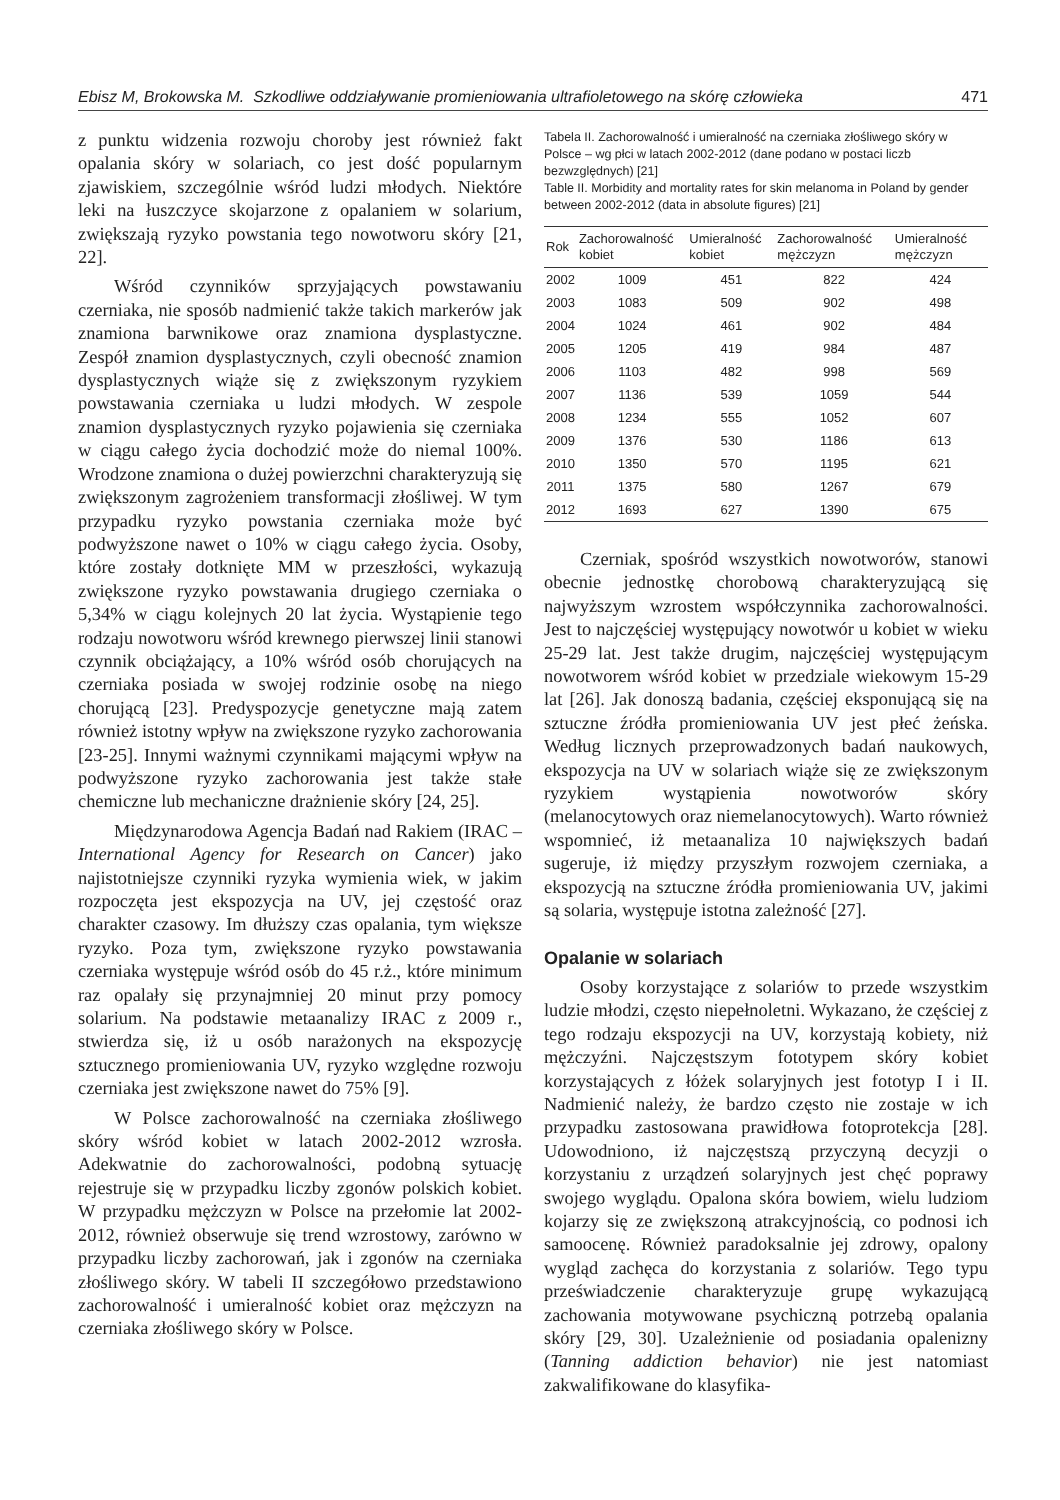Ebisz M, Brokowska M. Szkodliwe oddziaływanie promieniowania ultrafioletowego na skórę człowieka 471
z punktu widzenia rozwoju choroby jest również fakt opalania skóry w solariach, co jest dość popularnym zjawiskiem, szczególnie wśród ludzi młodych. Niektóre leki na łuszczyce skojarzone z opalaniem w solarium, zwiększają ryzyko powstania tego nowotworu skóry [21, 22].
Wśród czynników sprzyjających powstawaniu czerniaka, nie sposób nadmienić także takich markerów jak znamiona barwnikowe oraz znamiona dysplastyczne. Zespół znamion dysplastycznych, czyli obecność znamion dysplastycznych wiąże się z zwiększonym ryzykiem powstawania czerniaka u ludzi młodych. W zespole znamion dysplastycznych ryzyko pojawienia się czerniaka w ciągu całego życia dochodzić może do niemal 100%. Wrodzone znamiona o dużej powierzchni charakteryzują się zwiększonym zagrożeniem transformacji złośliwej. W tym przypadku ryzyko powstania czerniaka może być podwyższone nawet o 10% w ciągu całego życia. Osoby, które zostały dotknięte MM w przeszłości, wykazują zwiększone ryzyko powstawania drugiego czerniaka o 5,34% w ciągu kolejnych 20 lat życia. Wystąpienie tego rodzaju nowotworu wśród krewnego pierwszej linii stanowi czynnik obciążający, a 10% wśród osób chorujących na czerniaka posiada w swojej rodzinie osobę na niego chorującą [23]. Predyspozycje genetyczne mają zatem również istotny wpływ na zwiększone ryzyko zachorowania [23-25]. Innymi ważnymi czynnikami mającymi wpływ na podwyższone ryzyko zachorowania jest także stałe chemiczne lub mechaniczne drażnienie skóry [24, 25].
Międzynarodowa Agencja Badań nad Rakiem (IRAC – International Agency for Research on Cancer) jako najistotniejsze czynniki ryzyka wymienia wiek, w jakim rozpoczęta jest ekspozycja na UV, jej częstość oraz charakter czasowy. Im dłuższy czas opalania, tym większe ryzyko. Poza tym, zwiększone ryzyko powstawania czerniaka występuje wśród osób do 45 r.ż., które minimum raz opalały się przynajmniej 20 minut przy pomocy solarium. Na podstawie metaanalizy IRAC z 2009 r., stwierdza się, iż u osób narażonych na ekspozycję sztucznego promieniowania UV, ryzyko względne rozwoju czerniaka jest zwiększone nawet do 75% [9].
W Polsce zachorowalność na czerniaka złośliwego skóry wśród kobiet w latach 2002-2012 wzrosła. Adekwatnie do zachorowalności, podobną sytuację rejestruje się w przypadku liczby zgonów polskich kobiet. W przypadku mężczyzn w Polsce na przełomie lat 2002-2012, również obserwuje się trend wzrostowy, zarówno w przypadku liczby zachorowań, jak i zgonów na czerniaka złośliwego skóry. W tabeli II szczegółowo przedstawiono zachorowalność i umieralność kobiet oraz mężczyzn na czerniaka złośliwego skóry w Polsce.
Tabela II. Zachorowalność i umieralność na czerniaka złośliwego skóry w Polsce – wg płci w latach 2002-2012 (dane podano w postaci liczb bezwzględnych) [21]
Table II. Morbidity and mortality rates for skin melanoma in Poland by gender between 2002-2012 (data in absolute figures) [21]
| Rok | Zachorowalność kobiet | Umieralność kobiet | Zachorowalność mężczyzn | Umieralność mężczyzn |
| --- | --- | --- | --- | --- |
| 2002 | 1009 | 451 | 822 | 424 |
| 2003 | 1083 | 509 | 902 | 498 |
| 2004 | 1024 | 461 | 902 | 484 |
| 2005 | 1205 | 419 | 984 | 487 |
| 2006 | 1103 | 482 | 998 | 569 |
| 2007 | 1136 | 539 | 1059 | 544 |
| 2008 | 1234 | 555 | 1052 | 607 |
| 2009 | 1376 | 530 | 1186 | 613 |
| 2010 | 1350 | 570 | 1195 | 621 |
| 2011 | 1375 | 580 | 1267 | 679 |
| 2012 | 1693 | 627 | 1390 | 675 |
Czerniak, spośród wszystkich nowotworów, stanowi obecnie jednostkę chorobową charakteryzującą się najwyższym wzrostem współczynnika zachorowalności. Jest to najczęściej występujący nowotwór u kobiet w wieku 25-29 lat. Jest także drugim, najczęściej występującym nowotworem wśród kobiet w przedziale wiekowym 15-29 lat [26]. Jak donoszą badania, częściej eksponującą się na sztuczne źródła promieniowania UV jest płeć żeńska. Według licznych przeprowadzonych badań naukowych, ekspozycja na UV w solariach wiąże się ze zwiększonym ryzykiem wystąpienia nowotworów skóry (melanocytowych oraz niemelanocytowych). Warto również wspomnieć, iż metaanaliza 10 największych badań sugeruje, iż między przyszłym rozwojem czerniaka, a ekspozycją na sztuczne źródła promieniowania UV, jakimi są solaria, występuje istotna zależność [27].
Opalanie w solariach
Osoby korzystające z solariów to przede wszystkim ludzie młodzi, często niepełnoletni. Wykazano, że częściej z tego rodzaju ekspozycji na UV, korzystają kobiety, niż mężczyźni. Najczęstszym fototypem skóry kobiet korzystających z łóżek solaryjnych jest fototyp I i II. Nadmienić należy, że bardzo często nie zostaje w ich przypadku zastosowana prawidłowa fotoprotekcja [28]. Udowodniono, iż najczęstszą przyczyną decyzji o korzystaniu z urządzeń solaryjnych jest chęć poprawy swojego wyglądu. Opalona skóra bowiem, wielu ludziom kojarzy się ze zwiększoną atrakcyjnością, co podnosi ich samoocenę. Również paradoksalnie jej zdrowy, opalony wygląd zachęca do korzystania z solariów. Tego typu przeświadczenie charakteryzuje grupę wykazującą zachowania motywowane psychiczną potrzebą opalania skóry [29, 30]. Uzależnienie od posiadania opalenizny (Tanning addiction behavior) nie jest natomiast zakwalifikowane do klasyfika-